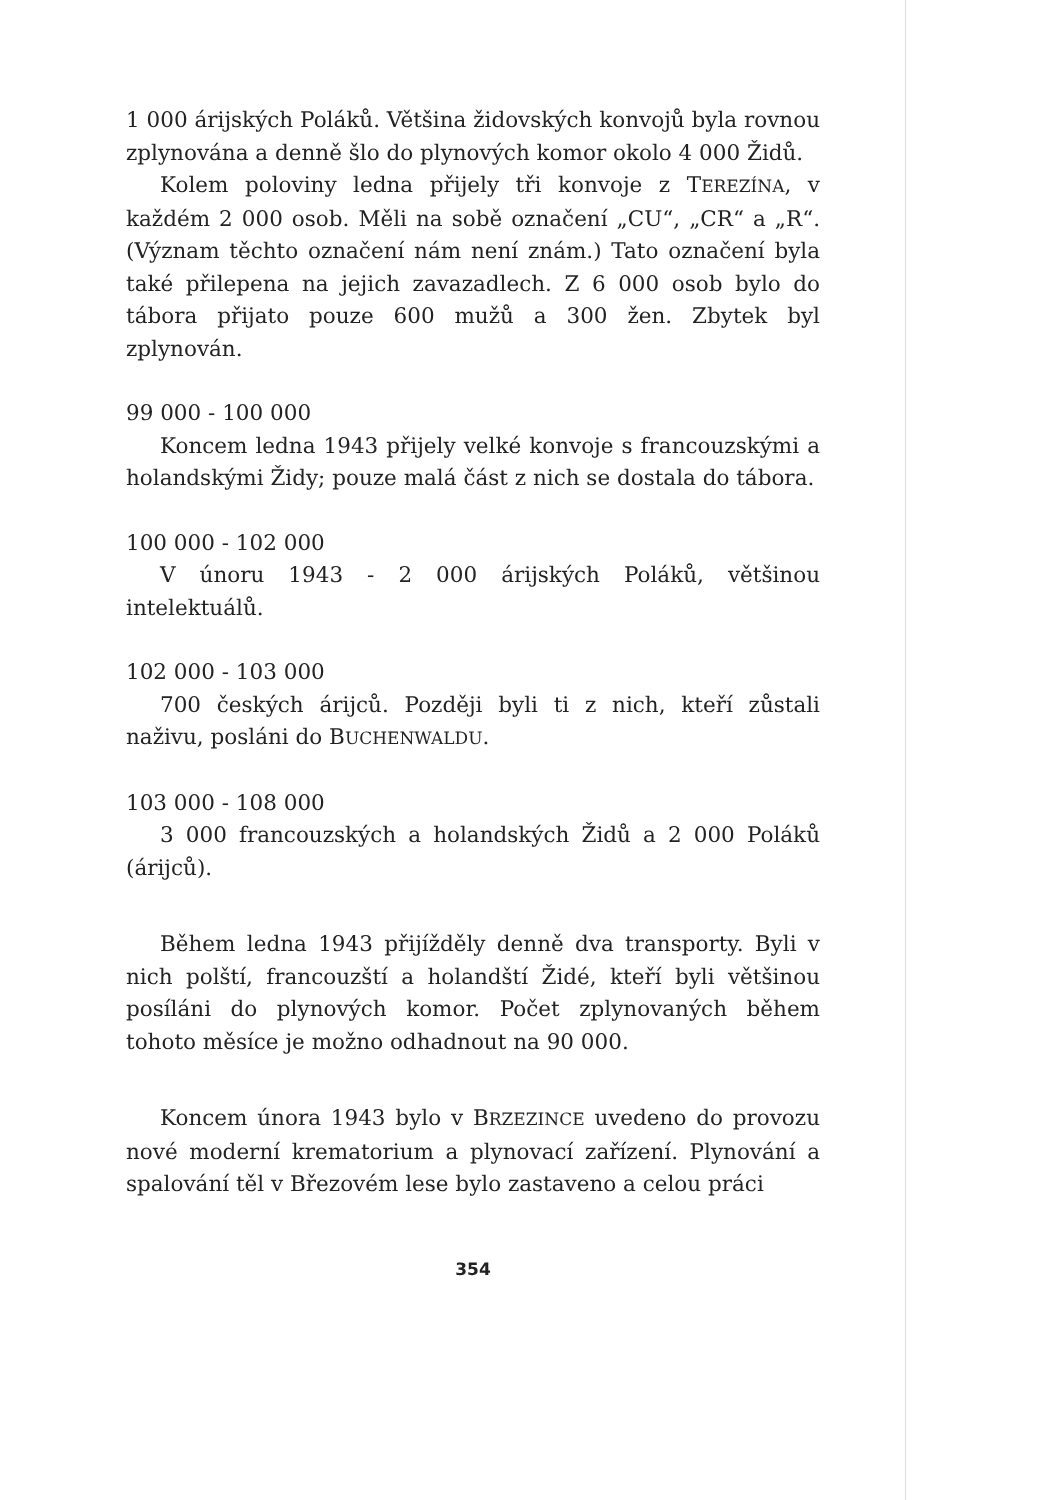1 000 árijských Poláků. Většina židovských konvojů byla rovnou zplynována a denně šlo do plynových komor okolo 4 000 Židů.
Kolem poloviny ledna přijely tři konvoje z TEREZÍNA, v každém 2 000 osob. Měli na sobě označení „CU“, „CR“ a „R“. (Význam těchto označení nám není znám.) Tato označení byla také přilepena na jejich zavazadlech. Z 6 000 osob bylo do tábora přijato pouze 600 mužů a 300 žen. Zbytek byl zplynován.
99 000 - 100 000
Koncem ledna 1943 přijely velké konvoje s francouzskými a holandskými Židy; pouze malá část z nich se dostala do tábora.
100 000 - 102 000
V únoru 1943 - 2 000 árijských Poláků, většinou intelektuálů.
102 000 - 103 000
700 českých árijců. Později byli ti z nich, kteří zůstali naživu, posláni do BUCHENWALDU.
103 000 - 108 000
3 000 francouzských a holandských Židů a 2 000 Poláků (árijců).
Během ledna 1943 přijížděly denně dva transporty. Byli v nich polští, francouzští a holandští Židé, kteří byli většinou posíláni do plynových komor. Počet zplynovaných během tohoto měsíce je možno odhadnout na 90 000.
Koncem února 1943 bylo v BRZEZINCE uvedeno do provozu nové moderní krematorium a plynovací zařízení. Plynování a spalování těl v Březovém lese bylo zastaveno a celou práci
354